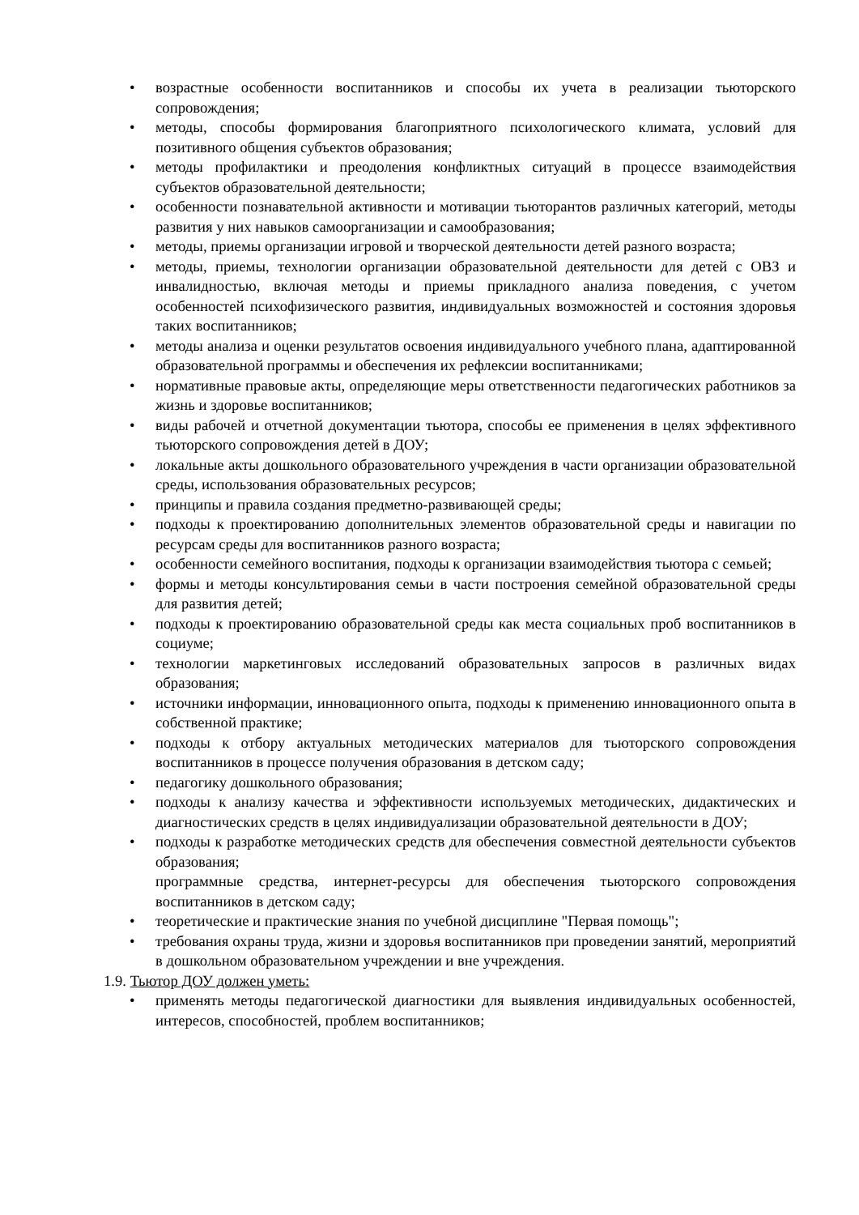• возрастные особенности воспитанников и способы их учета в реализации тьюторского сопровождения;
• методы, способы формирования благоприятного психологического климата, условий для позитивного общения субъектов образования;
• методы профилактики и преодоления конфликтных ситуаций в процессе взаимодействия субъектов образовательной деятельности;
• особенности познавательной активности и мотивации тьюторантов различных категорий, методы развития у них навыков самоорганизации и самообразования;
• методы, приемы организации игровой и творческой деятельности детей разного возраста;
• методы, приемы, технологии организации образовательной деятельности для детей с ОВЗ и инвалидностью, включая методы и приемы прикладного анализа поведения, с учетом особенностей психофизического развития, индивидуальных возможностей и состояния здоровья таких воспитанников;
• методы анализа и оценки результатов освоения индивидуального учебного плана, адаптированной образовательной программы и обеспечения их рефлексии воспитанниками;
• нормативные правовые акты, определяющие меры ответственности педагогических работников за жизнь и здоровье воспитанников;
• виды рабочей и отчетной документации тьютора, способы ее применения в целях эффективного тьюторского сопровождения детей в ДОУ;
• локальные акты дошкольного образовательного учреждения в части организации образовательной среды, использования образовательных ресурсов;
• принципы и правила создания предметно-развивающей среды;
• подходы к проектированию дополнительных элементов образовательной среды и навигации по ресурсам среды для воспитанников разного возраста;
• особенности семейного воспитания, подходы к организации взаимодействия тьютора с семьей;
• формы и методы консультирования семьи в части построения семейной образовательной среды для развития детей;
• подходы к проектированию образовательной среды как места социальных проб воспитанников в социуме;
• технологии маркетинговых исследований образовательных запросов в различных видах образования;
• источники информации, инновационного опыта, подходы к применению инновационного опыта в собственной практике;
• подходы к отбору актуальных методических материалов для тьюторского сопровождения воспитанников в процессе получения образования в детском саду;
• педагогику дошкольного образования;
• подходы к анализу качества и эффективности используемых методических, дидактических и диагностических средств в целях индивидуализации образовательной деятельности в ДОУ;
• подходы к разработке методических средств для обеспечения совместной деятельности субъектов образования;
программные средства, интернет-ресурсы для обеспечения тьюторского сопровождения воспитанников в детском саду;
• теоретические и практические знания по учебной дисциплине "Первая помощь";
• требования охраны труда, жизни и здоровья воспитанников при проведении занятий, мероприятий в дошкольном образовательном учреждении и вне учреждения.
1.9. Тьютор ДОУ должен уметь:
• применять методы педагогической диагностики для выявления индивидуальных особенностей, интересов, способностей, проблем воспитанников;